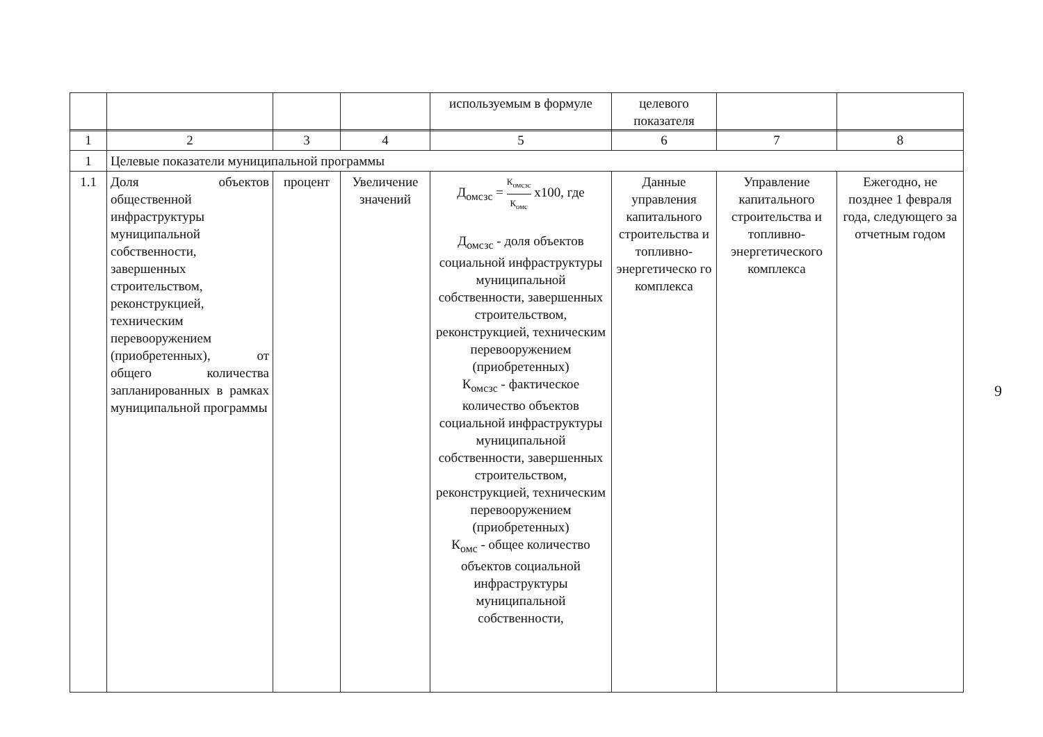| | | | | используемым в формуле | целевого показателя | | |
| 1 | 2 | 3 | 4 | 5 | 6 | 7 | 8 |
| 1 | Целевые показатели муниципальной программы | | | | | | |
| 1.1 | Доля объектов общественной инфраструктуры муниципальной собственности, завершенных строительством, реконструкцией, техническим перевооружением (приобретенных), от общего количества запланированных в рамках муниципальной программы | процент | Увеличение значений | Д<sub>омсзс</sub> = К<sub>омсзс</sub> К<sub>омс</sub> х100, где Д<sub>омсзс</sub> - доля объектов социальной инфраструктуры муниципальной собственности, завершенных строительством, реконструкцией, техническим перевооружением (приобретенных) К<sub>омсзс</sub> - фактическое количество объектов социальной инфраструктуры муниципальной собственности, завершенных строительством, реконструкцией, техническим перевооружением (приобретенных) К<sub>омс</sub> - общее количество объектов социальной инфраструктуры муниципальной собственности, | Данные управления капитального строительства и топливно-энергетическо го комплекса | Управление капитального строительства и топливно-энергетического комплекса | Ежегодно, не позднее 1 февраля года, следующего за отчетным годом |
9